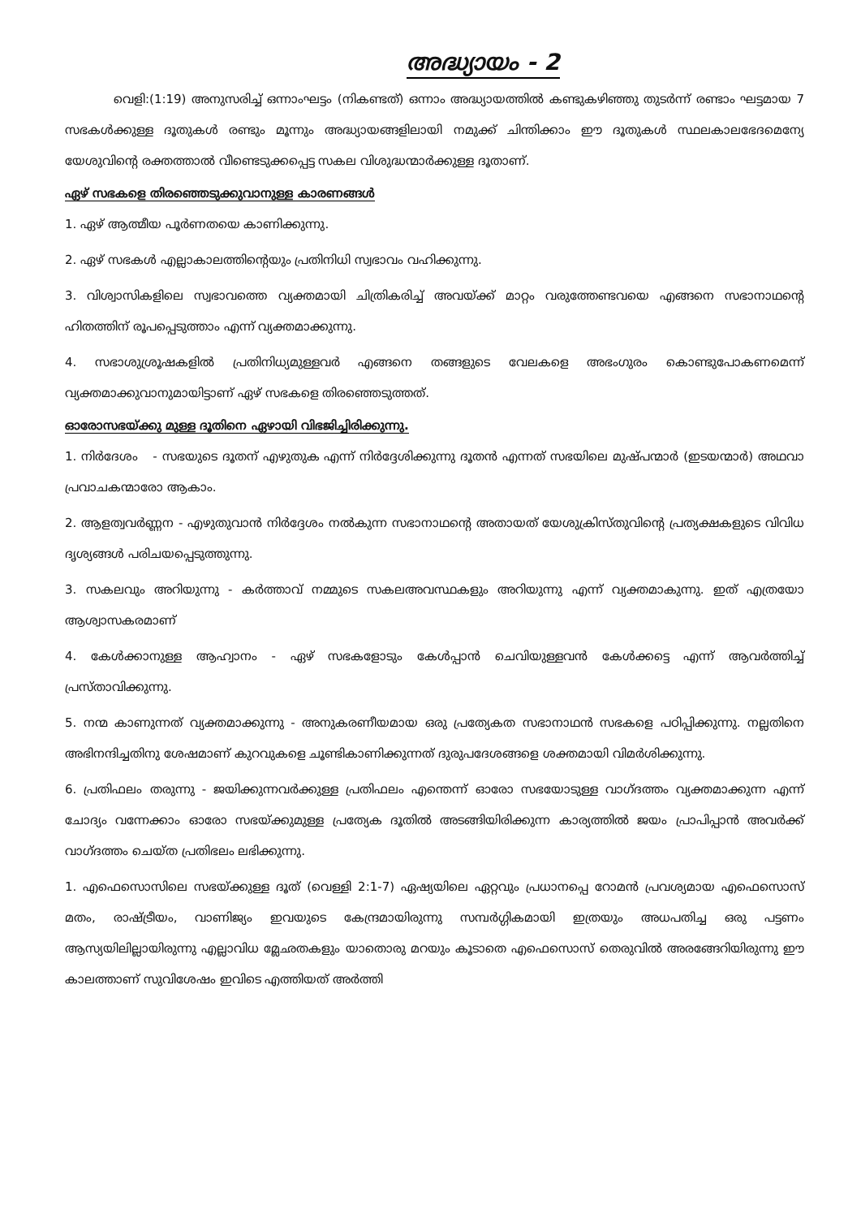അദ്ധ്യായം - 2
വെളി:(1:19) അനുസരിച്ച് ഒന്നാംഘട്ടം (നികണ്ടത്) ഒന്നാം അദ്ധ്യായത്തിൽ കണ്ടുകഴിഞ്ഞു തുടർന്ന് രണ്ടാം ഘട്ടമായ 7 സഭകൾക്കുള്ള ദൂതുകൾ രണ്ടും മൂന്നും അദ്ധ്യായങ്ങളിലായി നമുക്ക് ചിന്തിക്കാം ഈ ദൂതുകൾ സ്ഥലകാലഭേദമെന്യേ യേശുവിന്റെ രക്തത്താൽ വീണ്ടെടുക്കപ്പെട്ട സകല വിശുദ്ധന്മാർക്കുള്ള ദൂതാണ്.
ഏഴ് സഭകളെ തിരഞ്ഞെടുക്കുവാനുള്ള കാരണങ്ങൾ
1. ഏഴ് ആത്മീയ പൂർണതയെ കാണിക്കുന്നു.
2. ഏഴ് സഭകൾ എല്ലാകാലത്തിന്റെയും പ്രതിനിധി സ്വഭാവം വഹിക്കുന്നു.
3. വിശ്വാസികളിലെ സ്വഭാവത്തെ വ്യക്തമായി ചിത്രികരിച്ച് അവയ്ക്ക് മാറ്റം വരുത്തേണ്ടവയെ എങ്ങനെ സഭാനാഥന്റെ ഹിതത്തിന് രൂപപ്പെടുത്താം എന്ന് വ്യക്തമാക്കുന്നു.
4. സഭാശുശ്രൂഷകളിൽ പ്രതിനിധ്യമുള്ളവർ എങ്ങനെ തങ്ങളുടെ വേലകളെ അഭംഗുരം കൊണ്ടുപോകണമെന്ന് വ്യക്തമാക്കുവാനുമായിട്ടാണ് ഏഴ് സഭകളെ തിരഞ്ഞെടുത്തത്.
ഓരോസഭയ്ക്കു മുള്ള ദൂതിനെ ഏഴായി വിഭജിച്ചിരിക്കുന്നു.
1. നിർദേശം - സഭയുടെ ദൂതന് എഴുതുക എന്ന് നിർദ്ദേശിക്കുന്നു ദൂതൻ എന്നത് സഭയിലെ മുഷ്പന്മാർ (ഇടയന്മാർ) അഥവാ പ്രവാചകന്മാരോ ആകാം.
2. ആളത്വവർണ്ണന - എഴുതുവാൻ നിർദ്ദേശം നൽകുന്ന സഭാനാഥന്റെ അതായത് യേശുക്രിസ്തുവിന്റെ പ്രത്യക്ഷകളുടെ വിവിധ ദൃശ്യങ്ങൾ പരിചയപ്പെടുത്തുന്നു.
3. സകലവും അറിയുന്നു - കർത്താവ് നമ്മുടെ സകലഅവസ്ഥകളും അറിയുന്നു എന്ന് വ്യക്തമാകുന്നു. ഇത് എത്രയോ ആശ്വാസകരമാണ്
4. കേൾക്കാനുള്ള ആഹ്വാനം - ഏഴ് സഭകളോടും കേൾപ്പാൻ ചെവിയുള്ളവൻ കേൾക്കട്ടെ എന്ന് ആവർത്തിച്ച് പ്രസ്താവിക്കുന്നു.
5. നന്മ കാണുന്നത് വ്യക്തമാക്കുന്നു - അനുകരണീയമായ ഒരു പ്രത്യേകത സഭാനാഥൻ സഭകളെ പഠിപ്പിക്കുന്നു. നല്ലതിനെ അഭിനന്ദിച്ചതിനു ശേഷമാണ് കുറവുകളെ ചൂണ്ടികാണിക്കുന്നത് ദുരുപദേശങ്ങളെ ശക്തമായി വിമർശിക്കുന്നു.
6. പ്രതിഫലം തരുന്നു - ജയിക്കുന്നവർക്കുള്ള പ്രതിഫലം എന്തെന്ന് ഓരോ സഭയോടുള്ള വാഗ്ദത്തം വ്യക്തമാക്കുന്ന എന്ന് ചോദ്യം വന്നേക്കാം ഓരോ സഭയ്ക്കുമുള്ള പ്രത്യേക ദൂതിൽ അടങ്ങിയിരിക്കുന്ന കാര്യത്തിൽ ജയം പ്രാപിപ്പാൻ അവർക്ക് വാഗ്ദത്തം ചെയ്ത പ്രതിഭലം ലഭിക്കുന്നു.
1. എഫെസൊസിലെ സഭയ്ക്കുള്ള ദൂത് (വെള്ളി 2:1-7) ഏഷ്യയിലെ ഏറ്റവും പ്രധാനപ്പെ റോമൻ പ്രവശ്യമായ എഫെസൊസ് മതം, രാഷ്ട്രീയം, വാണിജ്യം ഇവയുടെ കേന്ദ്രമായിരുന്നു സമ്പർഗ്ഗികമായി ഇത്രയും അധപതിച്ച ഒരു പട്ടണം ആസ്യയിലില്ലായിരുന്നു എല്ലാവിധ മ്ലേഛതകളും യാതൊരു മറയും കൂടാതെ എഫെസൊസ് തെരുവിൽ അരങ്ങേറിയിരുന്നു ഈ കാലത്താണ് സുവിശേഷം ഇവിടെ എത്തിയത് അർത്തി